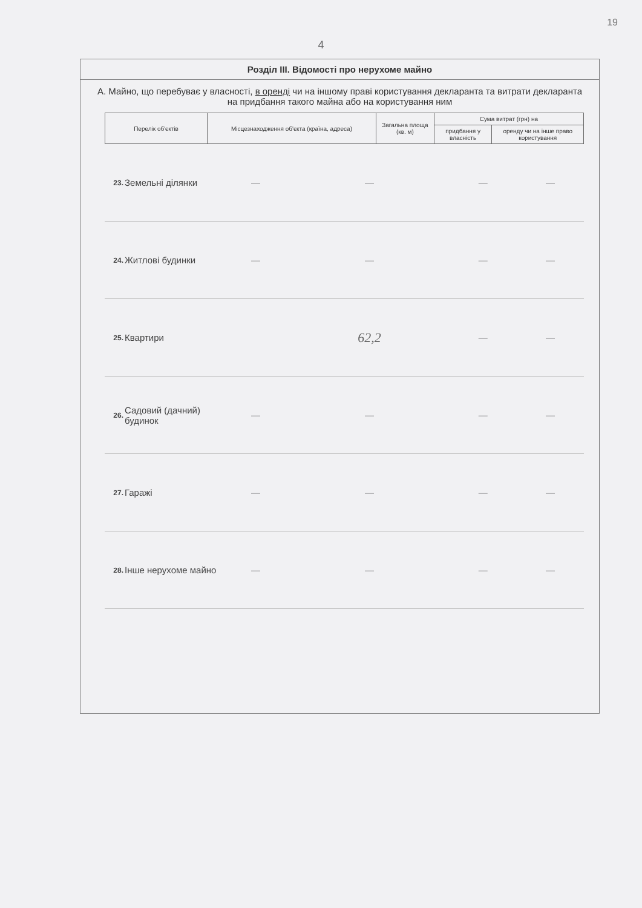19
4
Розділ III. Відомості про нерухоме майно
А. Майно, що перебуває у власності, в оренді чи на іншому праві користування декларанта та витрати декларанта на придбання такого майна або на користування ним
| Перелік об'єктів | Місцезнаходження об'єкта (країна, адреса) | Загальна площа (кв. м) | Сума витрат (грн) на | |
| --- | --- | --- | --- | --- |
| | | | придбання у власність | оренду чи на інше право користування |
| 23. | Земельні ділянки | — | — | — | — |
| 24. | Житлові будинки | — | — | — | — |
| 25. | Квартири | | 62,2 | — | — |
| 26. | Садовий (дачний) будинок | — | — | — | — |
| 27. | Гаражі | — | — | — | — |
| 28. | Інше нерухоме майно | — | — | — | — |